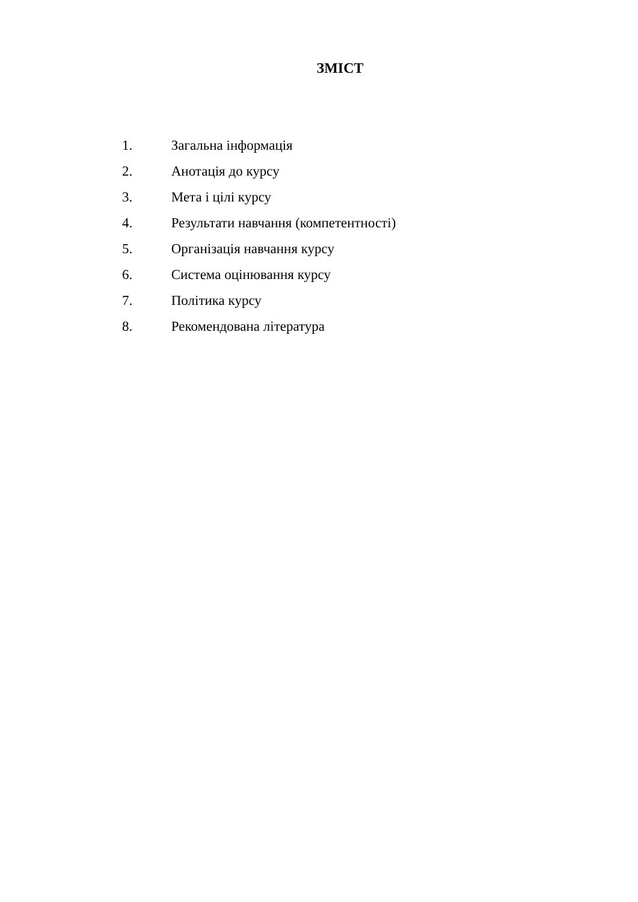ЗМІСТ
1. Загальна інформація
2. Анотація до курсу
3. Мета і цілі курсу
4. Результати навчання (компетентності)
5. Організація навчання курсу
6. Система оцінювання курсу
7. Політика курсу
8. Рекомендована література